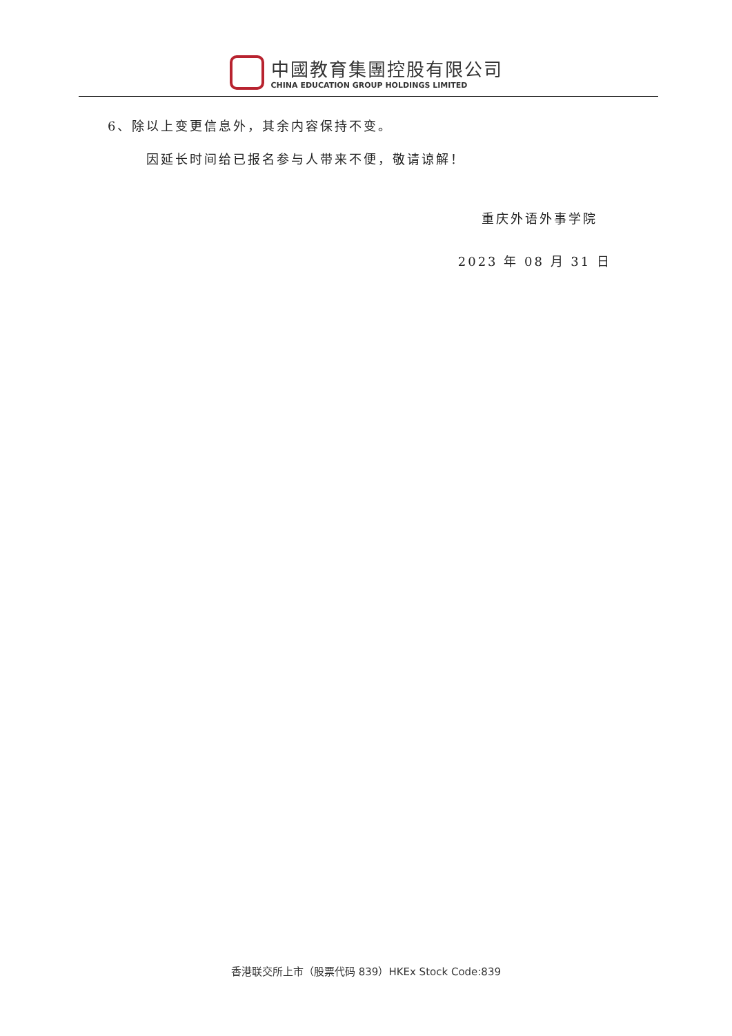中國教育集團控股有限公司
CHINA EDUCATION GROUP HOLDINGS LIMITED
6、除以上变更信息外，其余内容保持不变。
因延长时间给已报名参与人带来不便，敬请谅解！
重庆外语外事学院
2023 年 08 月 31 日
香港联交所上市（股票代码 839）HKEx Stock Code:839